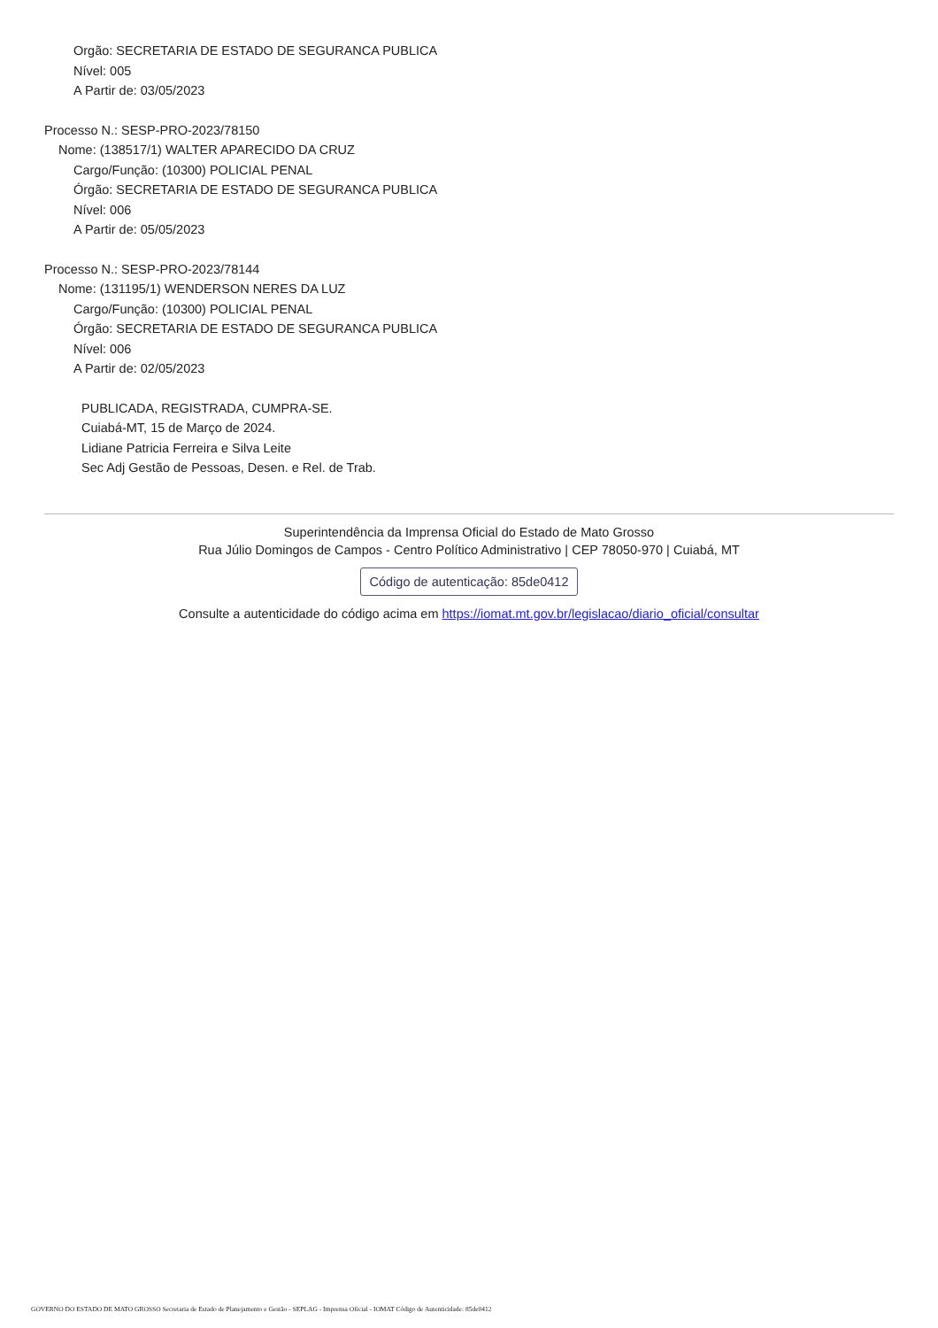Orgão: SECRETARIA DE ESTADO DE SEGURANCA PUBLICA
Nível: 005
A Partir de: 03/05/2023
Processo N.: SESP-PRO-2023/78150
Nome: (138517/1) WALTER APARECIDO DA CRUZ
Cargo/Função: (10300) POLICIAL PENAL
Órgão: SECRETARIA DE ESTADO DE SEGURANCA PUBLICA
Nível: 006
A Partir de: 05/05/2023
Processo N.: SESP-PRO-2023/78144
Nome: (131195/1) WENDERSON NERES DA LUZ
Cargo/Função: (10300) POLICIAL PENAL
Órgão: SECRETARIA DE ESTADO DE SEGURANCA PUBLICA
Nível: 006
A Partir de: 02/05/2023
PUBLICADA, REGISTRADA, CUMPRA-SE.
Cuiabá-MT, 15 de Março de 2024.
Lidiane Patricia Ferreira e Silva Leite
Sec Adj Gestão de Pessoas, Desen. e Rel. de Trab.
Superintendência da Imprensa Oficial do Estado de Mato Grosso
Rua Júlio Domingos de Campos - Centro Político Administrativo | CEP 78050-970 | Cuiabá, MT
Código de autenticação: 85de0412
Consulte a autenticidade do código acima em https://iomat.mt.gov.br/legislacao/diario_oficial/consultar
GOVERNO DO ESTADO DE MATO GROSSO Secretaria de Estado de Planejamento e Gestão - SEPLAG - Imprensa Oficial - IOMAT Código de Autenticidade: 85de0412